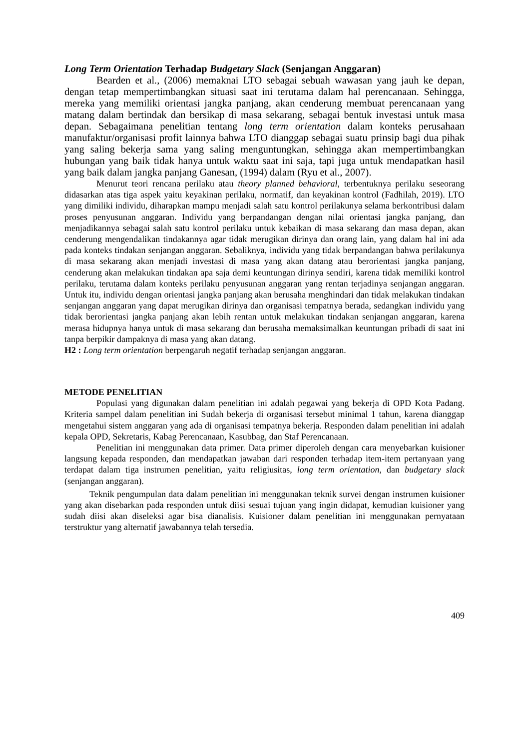Long Term Orientation Terhadap Budgetary Slack (Senjangan Anggaran)
Bearden et al., (2006) memaknai LTO sebagai sebuah wawasan yang jauh ke depan, dengan tetap mempertimbangkan situasi saat ini terutama dalam hal perencanaan. Sehingga, mereka yang memiliki orientasi jangka panjang, akan cenderung membuat perencanaan yang matang dalam bertindak dan bersikap di masa sekarang, sebagai bentuk investasi untuk masa depan. Sebagaimana penelitian tentang long term orientation dalam konteks perusahaan manufaktur/organisasi profit lainnya bahwa LTO dianggap sebagai suatu prinsip bagi dua pihak yang saling bekerja sama yang saling menguntungkan, sehingga akan mempertimbangkan hubungan yang baik tidak hanya untuk waktu saat ini saja, tapi juga untuk mendapatkan hasil yang baik dalam jangka panjang Ganesan, (1994) dalam (Ryu et al., 2007).
Menurut teori rencana perilaku atau theory planned behavioral, terbentuknya perilaku seseorang didasarkan atas tiga aspek yaitu keyakinan perilaku, normatif, dan keyakinan kontrol (Fadhilah, 2019). LTO yang dimiliki individu, diharapkan mampu menjadi salah satu kontrol perilakunya selama berkontribusi dalam proses penyusunan anggaran. Individu yang berpandangan dengan nilai orientasi jangka panjang, dan menjadikannya sebagai salah satu kontrol perilaku untuk kebaikan di masa sekarang dan masa depan, akan cenderung mengendalikan tindakannya agar tidak merugikan dirinya dan orang lain, yang dalam hal ini ada pada konteks tindakan senjangan anggaran. Sebaliknya, individu yang tidak berpandangan bahwa perilakunya di masa sekarang akan menjadi investasi di masa yang akan datang atau berorientasi jangka panjang, cenderung akan melakukan tindakan apa saja demi keuntungan dirinya sendiri, karena tidak memiliki kontrol perilaku, terutama dalam konteks perilaku penyusunan anggaran yang rentan terjadinya senjangan anggaran. Untuk itu, individu dengan orientasi jangka panjang akan berusaha menghindari dan tidak melakukan tindakan senjangan anggaran yang dapat merugikan dirinya dan organisasi tempatnya berada, sedangkan individu yang tidak berorientasi jangka panjang akan lebih rentan untuk melakukan tindakan senjangan anggaran, karena merasa hidupnya hanya untuk di masa sekarang dan berusaha memaksimalkan keuntungan pribadi di saat ini tanpa berpikir dampaknya di masa yang akan datang.
H2 : Long term orientation berpengaruh negatif terhadap senjangan anggaran.
METODE PENELITIAN
Populasi yang digunakan dalam penelitian ini adalah pegawai yang bekerja di OPD Kota Padang. Kriteria sampel dalam penelitian ini Sudah bekerja di organisasi tersebut minimal 1 tahun, karena dianggap mengetahui sistem anggaran yang ada di organisasi tempatnya bekerja. Responden dalam penelitian ini adalah kepala OPD, Sekretaris, Kabag Perencanaan, Kasubbag, dan Staf Perencanaan.
Penelitian ini menggunakan data primer. Data primer diperoleh dengan cara menyebarkan kuisioner langsung kepada responden, dan mendapatkan jawaban dari responden terhadap item-item pertanyaan yang terdapat dalam tiga instrumen penelitian, yaitu religiusitas, long term orientation, dan budgetary slack (senjangan anggaran).
Teknik pengumpulan data dalam penelitian ini menggunakan teknik survei dengan instrumen kuisioner yang akan disebarkan pada responden untuk diisi sesuai tujuan yang ingin didapat, kemudian kuisioner yang sudah diisi akan diseleksi agar bisa dianalisis. Kuisioner dalam penelitian ini menggunakan pernyataan terstruktur yang alternatif jawabannya telah tersedia.
409